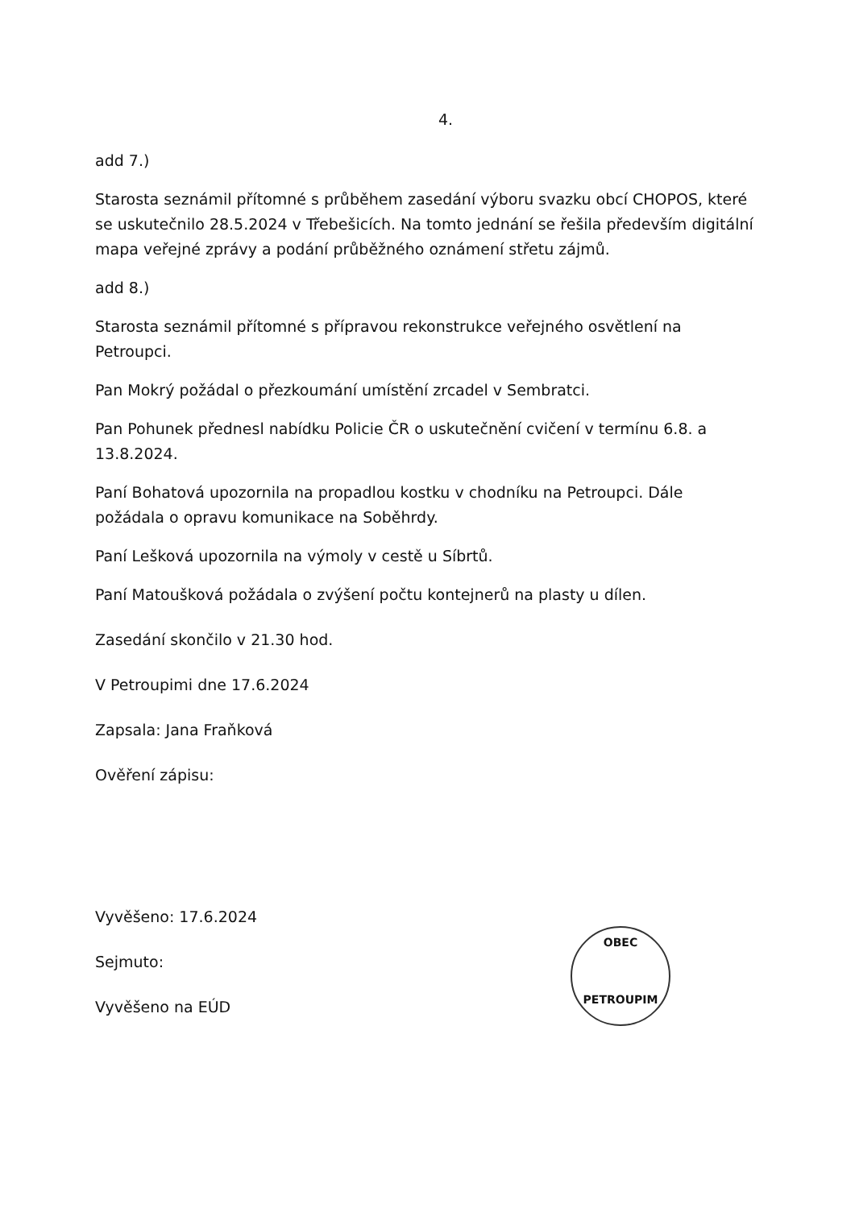4.
add 7.)
Starosta seznámil přítomné s průběhem zasedání výboru svazku obcí CHOPOS, které se uskutečnilo 28.5.2024 v Třebešicích. Na tomto jednání se řešila především digitální mapa veřejné zprávy a podání průběžného oznámení střetu zájmů.
add 8.)
Starosta seznámil přítomné s přípravou rekonstrukce veřejného osvětlení na Petroupci.
Pan Mokrý požádal o přezkoumání umístění zrcadel v Sembratci.
Pan Pohunek přednesl nabídku Policie ČR o uskutečnění cvičení v termínu 6.8. a 13.8.2024.
Paní Bohatová upozornila na propadlou kostku v chodníku na Petroupci. Dále požádala o opravu komunikace na Soběhrdy.
Paní Lešková upozornila na výmoly v cestě u Síbrtů.
Paní Matoušková požádala o zvýšení počtu kontejnerů na plasty u dílen.
Zasedání skončilo v 21.30 hod.
V Petroupimi dne 17.6.2024
Zapsala: Jana Fraňková
Ověření zápisu:
Vyvěšeno: 17.6.2024
Sejmuto:
Vyvěšeno na EÚD
OBEC
PETROUPIM